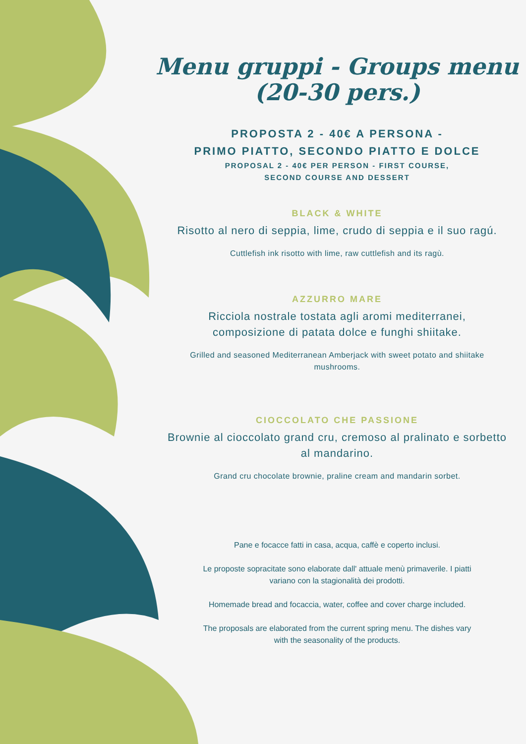Menu gruppi - Groups menu
(20-30 pers.)
PROPOSTA 2 - 40€ A PERSONA -
PRIMO PIATTO, SECONDO PIATTO E DOLCE
PROPOSAL 2 - 40€ PER PERSON - FIRST COURSE,
SECOND COURSE AND DESSERT
BLACK & WHITE
Risotto al nero di seppia, lime, crudo di seppia e il suo ragú.
Cuttlefish ink risotto with lime, raw cuttlefish and its ragù.
AZZURRO MARE
Ricciola nostrale tostata agli aromi mediterranei,
composizione di patata dolce e funghi shiitake.
Grilled and seasoned Mediterranean Amberjack with sweet potato and shiitake mushrooms.
CIOCCOLATO CHE PASSIONE
Brownie al cioccolato grand cru, cremoso al pralinato e sorbetto al mandarino.
Grand cru chocolate brownie, praline cream and mandarin sorbet.
Pane e focacce fatti in casa, acqua, caffè e coperto inclusi.
Le proposte sopracitate sono elaborate dall' attuale menù primaverile. I piatti variano con la stagionalità dei prodotti.
Homemade bread and focaccia, water, coffee and cover charge included.
The proposals are elaborated from the current spring menu. The dishes vary with the seasonality of the products.